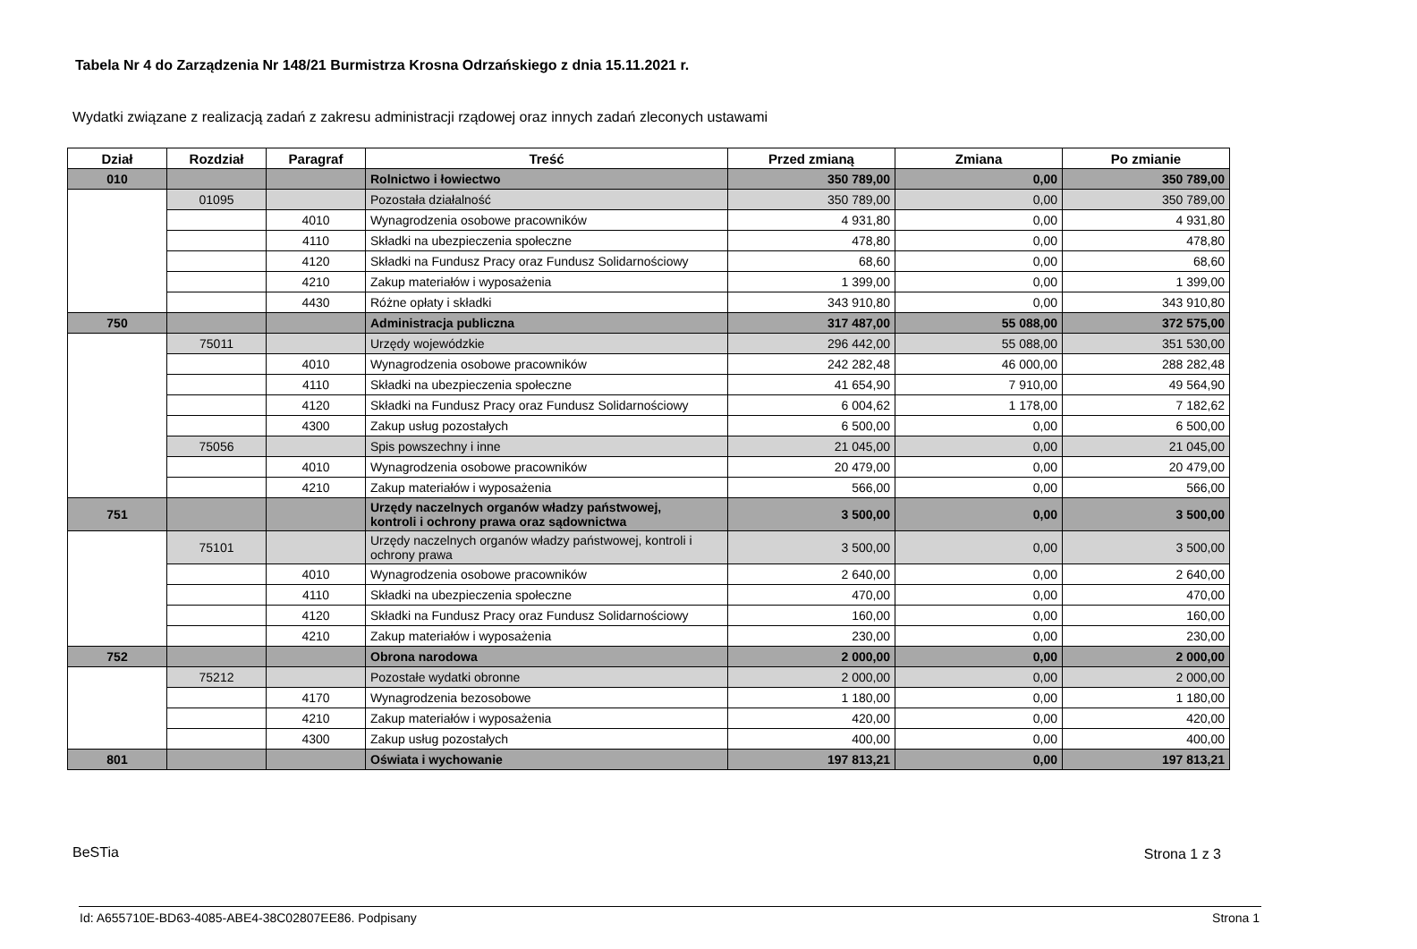Tabela Nr 4 do Zarządzenia Nr 148/21 Burmistrza Krosna Odrzańskiego z dnia 15.11.2021 r.
Wydatki związane z realizacją zadań z zakresu administracji rządowej oraz innych zadań zleconych ustawami
| Dział | Rozdział | Paragraf | Treść | Przed zmianą | Zmiana | Po zmianie |
| --- | --- | --- | --- | --- | --- | --- |
| 010 | | | Rolnictwo i łowiectwo | 350 789,00 | 0,00 | 350 789,00 |
| | 01095 | | Pozostała działalność | 350 789,00 | 0,00 | 350 789,00 |
| | | 4010 | Wynagrodzenia osobowe pracowników | 4 931,80 | 0,00 | 4 931,80 |
| | | 4110 | Składki na ubezpieczenia społeczne | 478,80 | 0,00 | 478,80 |
| | | 4120 | Składki na Fundusz Pracy oraz Fundusz Solidarnościowy | 68,60 | 0,00 | 68,60 |
| | | 4210 | Zakup materiałów i wyposażenia | 1 399,00 | 0,00 | 1 399,00 |
| | | 4430 | Różne opłaty i składki | 343 910,80 | 0,00 | 343 910,80 |
| 750 | | | Administracja publiczna | 317 487,00 | 55 088,00 | 372 575,00 |
| | 75011 | | Urzędy wojewódzkie | 296 442,00 | 55 088,00 | 351 530,00 |
| | | 4010 | Wynagrodzenia osobowe pracowników | 242 282,48 | 46 000,00 | 288 282,48 |
| | | 4110 | Składki na ubezpieczenia społeczne | 41 654,90 | 7 910,00 | 49 564,90 |
| | | 4120 | Składki na Fundusz Pracy oraz Fundusz Solidarnościowy | 6 004,62 | 1 178,00 | 7 182,62 |
| | | 4300 | Zakup usług pozostałych | 6 500,00 | 0,00 | 6 500,00 |
| | 75056 | | Spis powszechny i inne | 21 045,00 | 0,00 | 21 045,00 |
| | | 4010 | Wynagrodzenia osobowe pracowników | 20 479,00 | 0,00 | 20 479,00 |
| | | 4210 | Zakup materiałów i wyposażenia | 566,00 | 0,00 | 566,00 |
| 751 | | | Urzędy naczelnych organów władzy państwowej, kontroli i ochrony prawa oraz sądownictwa | 3 500,00 | 0,00 | 3 500,00 |
| | 75101 | | Urzędy naczelnych organów władzy państwowej, kontroli i ochrony prawa | 3 500,00 | 0,00 | 3 500,00 |
| | | 4010 | Wynagrodzenia osobowe pracowników | 2 640,00 | 0,00 | 2 640,00 |
| | | 4110 | Składki na ubezpieczenia społeczne | 470,00 | 0,00 | 470,00 |
| | | 4120 | Składki na Fundusz Pracy oraz Fundusz Solidarnościowy | 160,00 | 0,00 | 160,00 |
| | | 4210 | Zakup materiałów i wyposażenia | 230,00 | 0,00 | 230,00 |
| 752 | | | Obrona narodowa | 2 000,00 | 0,00 | 2 000,00 |
| | 75212 | | Pozostałe wydatki obronne | 2 000,00 | 0,00 | 2 000,00 |
| | | 4170 | Wynagrodzenia bezosobowe | 1 180,00 | 0,00 | 1 180,00 |
| | | 4210 | Zakup materiałów i wyposażenia | 420,00 | 0,00 | 420,00 |
| | | 4300 | Zakup usług pozostałych | 400,00 | 0,00 | 400,00 |
| 801 | | | Oświata i wychowanie | 197 813,21 | 0,00 | 197 813,21 |
BeSTia Strona 1 z 3
Id: A655710E-BD63-4085-ABE4-38C02807EE86. Podpisany
Strona 1